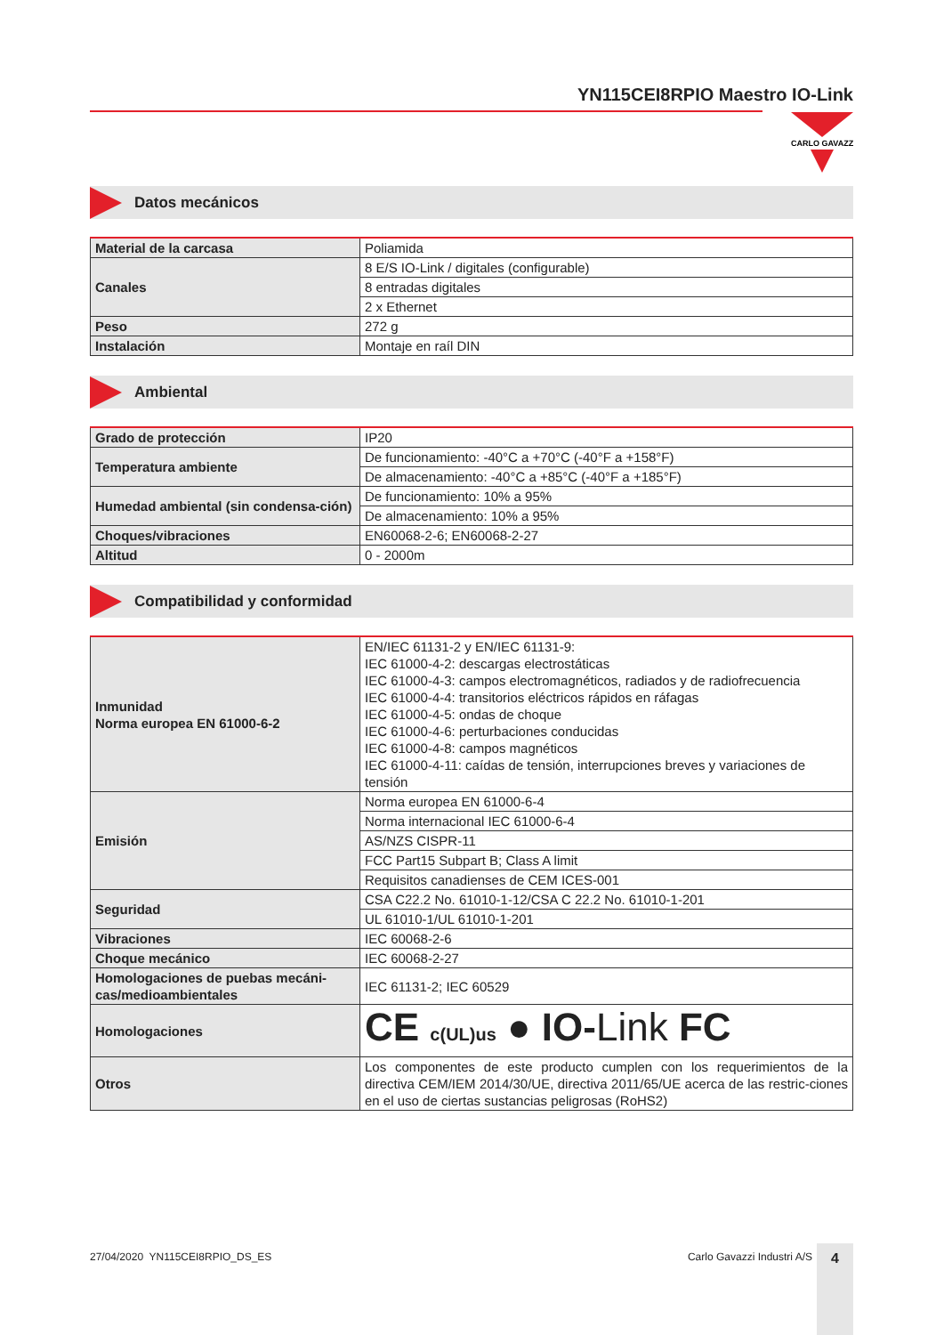YN115CEI8RPIO Maestro IO-Link
CARLO GAVAZZI
Datos mecánicos
| Material de la carcasa | Poliamida |
| Canales | 8 E/S IO-Link / digitales (configurable) |
| | 8 entradas digitales |
| | 2 x Ethernet |
| Peso | 272 g |
| Instalación | Montaje en raíl DIN |
Ambiental
| Grado de protección | IP20 |
| Temperatura ambiente | De funcionamiento: -40°C a +70°C (-40°F a +158°F) |
| | De almacenamiento: -40°C a +85°C (-40°F a +185°F) |
| Humedad ambiental (sin condensa-ción) | De funcionamiento: 10% a 95% |
| | De almacenamiento: 10% a 95% |
| Choques/vibraciones | EN60068-2-6; EN60068-2-27 |
| Altitud | 0 - 2000m |
Compatibilidad y conformidad
| Inmunidad Norma europea EN 61000-6-2 | EN/IEC 61131-2 y EN/IEC 61131-9: IEC 61000-4-2: descargas electrostáticas IEC 61000-4-3: campos electromagnéticos, radiados y de radiofrecuencia IEC 61000-4-4: transitorios eléctricos rápidos en ráfagas IEC 61000-4-5: ondas de choque IEC 61000-4-6: perturbaciones conducidas IEC 61000-4-8: campos magnéticos IEC 61000-4-11: caídas de tensión, interrupciones breves y variaciones de tensión |
| Emisión | Norma europea EN 61000-6-4 |
| | Norma internacional IEC 61000-6-4 |
| | AS/NZS CISPR-11 |
| | FCC Part15 Subpart B; Class A limit |
| | Requisitos canadienses de CEM ICES-001 |
| Seguridad | CSA C22.2 No. 61010-1-12/CSA C 22.2 No. 61010-1-201 |
| | UL 61010-1/UL 61010-1-201 |
| Vibraciones | IEC 60068-2-6 |
| Choque mecánico | IEC 60068-2-27 |
| Homologaciones de puebas mecáni-cas/medioambientales | IEC 61131-2; IEC 60529 |
| Homologaciones | CE c(UL)us ● IO- Link FC |
| Otros | Los componentes de este producto cumplen con los requerimientos de la directiva CEM/IEM 2014/30/UE, directiva 2011/65/UE acerca de las restric-ciones en el uso de ciertas sustancias peligrosas (RoHS2) |
27/04/2020 YN115CEI8RPIO_DS_ES Carlo Gavazzi Industri A/S 4